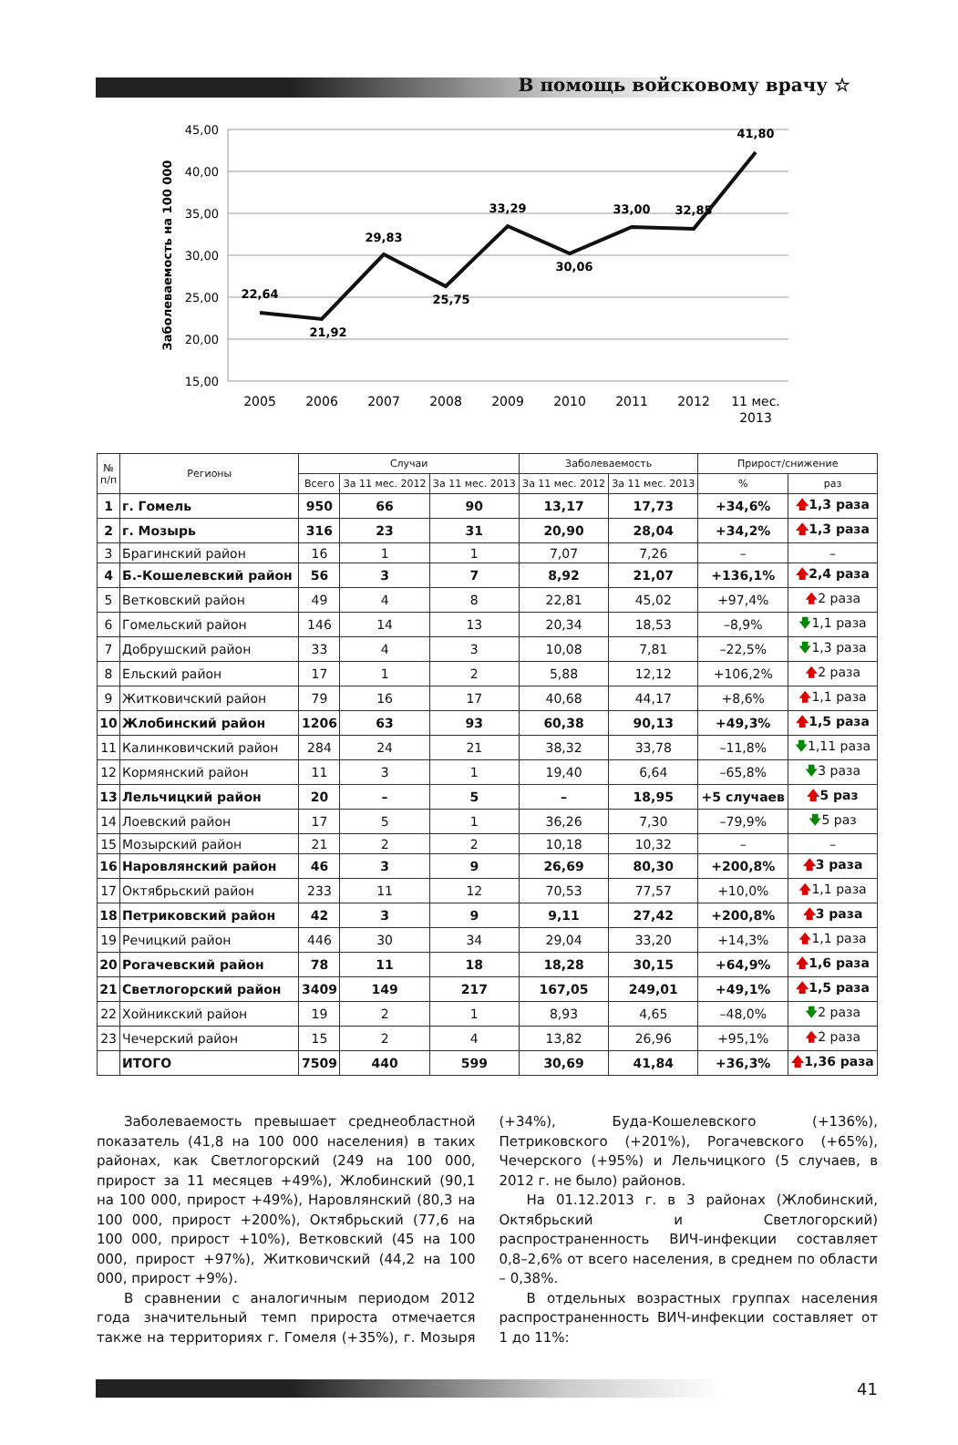В помощь войсковому врачу ☆
45,00
40,00
35,00
30,00
25,00
20,00
15,00
Заболеваемость на 100 000
22,64
21,92
29,83
25,75
33,29
30,06
33,00
32,85
41,80
2005
2006
2007
2008
2009
2010
2011
2012
11 мес.
2013
| № п/п | Регионы | Случаи | | | Заболеваемость | | Прирост/снижение | |
| --- | --- | --- | --- | --- | --- | --- | --- | --- |
| | | Всего | За 11 мес. 2012 | За 11 мес. 2013 | За 11 мес. 2012 | За 11 мес. 2013 | % | раз |
| 1 | г. Гомель | 950 | 66 | 90 | 13,17 | 17,73 | +34,6% | 🡅 1,3 раза |
| 2 | г. Мозырь | 316 | 23 | 31 | 20,90 | 28,04 | +34,2% | 🡅 1,3 раза |
| 3 | Брагинский район | 16 | 1 | 1 | 7,07 | 7,26 | – | – |
| 4 | Б.-Кошелевский район | 56 | 3 | 7 | 8,92 | 21,07 | +136,1% | 🡅 2,4 раза |
| 5 | Ветковский район | 49 | 4 | 8 | 22,81 | 45,02 | +97,4% | 🡅 2 раза |
| 6 | Гомельский район | 146 | 14 | 13 | 20,34 | 18,53 | –8,9% | 🡇 1,1 раза |
| 7 | Добрушский район | 33 | 4 | 3 | 10,08 | 7,81 | –22,5% | 🡇 1,3 раза |
| 8 | Ельский район | 17 | 1 | 2 | 5,88 | 12,12 | +106,2% | 🡅 2 раза |
| 9 | Житковичский район | 79 | 16 | 17 | 40,68 | 44,17 | +8,6% | 🡅 1,1 раза |
| 10 | Жлобинский район | 1206 | 63 | 93 | 60,38 | 90,13 | +49,3% | 🡅 1,5 раза |
| 11 | Калинковичский район | 284 | 24 | 21 | 38,32 | 33,78 | –11,8% | 🡇 1,11 раза |
| 12 | Кормянский район | 11 | 3 | 1 | 19,40 | 6,64 | –65,8% | 🡇 3 раза |
| 13 | Лельчицкий район | 20 | – | 5 | – | 18,95 | +5 случаев | 🡅 5 раз |
| 14 | Лоевский район | 17 | 5 | 1 | 36,26 | 7,30 | –79,9% | 🡇 5 раз |
| 15 | Мозырский район | 21 | 2 | 2 | 10,18 | 10,32 | – | – |
| 16 | Наровлянский район | 46 | 3 | 9 | 26,69 | 80,30 | +200,8% | 🡅 3 раза |
| 17 | Октябрьский район | 233 | 11 | 12 | 70,53 | 77,57 | +10,0% | 🡅 1,1 раза |
| 18 | Петриковский район | 42 | 3 | 9 | 9,11 | 27,42 | +200,8% | 🡅 3 раза |
| 19 | Речицкий район | 446 | 30 | 34 | 29,04 | 33,20 | +14,3% | 🡅 1,1 раза |
| 20 | Рогачевский район | 78 | 11 | 18 | 18,28 | 30,15 | +64,9% | 🡅 1,6 раза |
| 21 | Светлогорский район | 3409 | 149 | 217 | 167,05 | 249,01 | +49,1% | 🡅 1,5 раза |
| 22 | Хойникский район | 19 | 2 | 1 | 8,93 | 4,65 | –48,0% | 🡇 2 раза |
| 23 | Чечерский район | 15 | 2 | 4 | 13,82 | 26,96 | +95,1% | 🡅 2 раза |
| | ИТОГО | 7509 | 440 | 599 | 30,69 | 41,84 | +36,3% | 🡅 1,36 раза |
Заболеваемость превышает среднеобластной показатель (41,8 на 100 000 населения) в таких районах, как Светлогорский (249 на 100 000, прирост за 11 месяцев +49%), Жлобинский (90,1 на 100 000, прирост +49%), Наровлянский (80,3 на 100 000, прирост +200%), Октябрьский (77,6 на 100 000, прирост +10%), Ветковский (45 на 100 000, прирост +97%), Житковичский (44,2 на 100 000, прирост +9%).
В сравнении с аналогичным периодом 2012 года значительный темп прироста отмечается также на территориях г. Гомеля (+35%), г. Мозыря (+34%), Буда-Кошелевского (+136%), Петриковского (+201%), Рогачевского (+65%), Чечерского (+95%) и Лельчицкого (5 случаев, в 2012 г. не было) районов.
На 01.12.2013 г. в 3 районах (Жлобинский, Октябрьский и Светлогорский) распространенность ВИЧ-инфекции составляет 0,8–2,6% от всего населения, в среднем по области – 0,38%.
В отдельных возрастных группах населения распространенность ВИЧ-инфекции составляет от 1 до 11%:
41